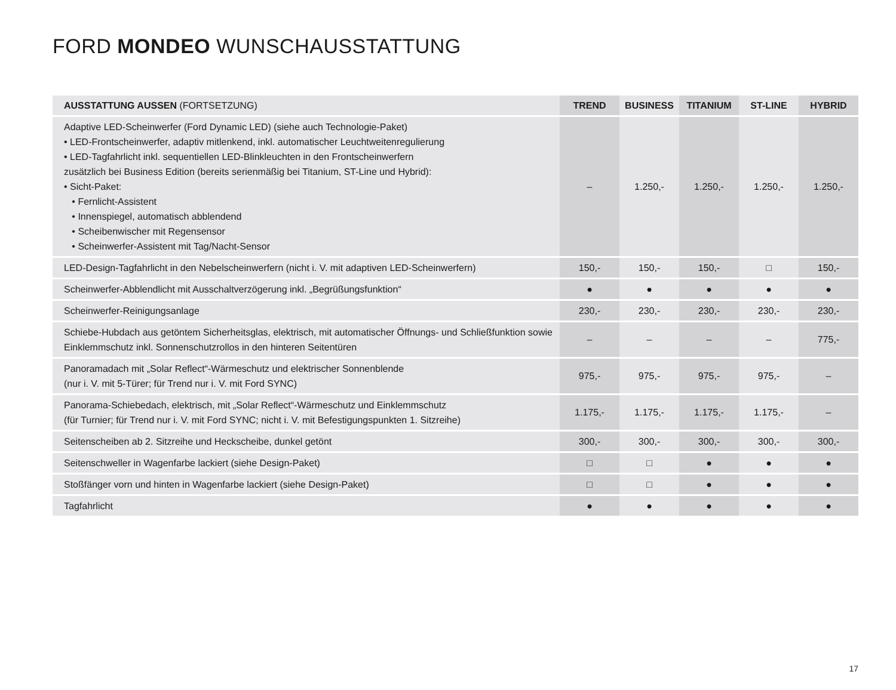FORD MONDEO WUNSCHAUSSTATTUNG
| AUSSTATTUNG AUSSEN (FORTSETZUNG) | TREND | BUSINESS | TITANIUM | ST-LINE | HYBRID |
| --- | --- | --- | --- | --- | --- |
| Adaptive LED-Scheinwerfer (Ford Dynamic LED) (siehe auch Technologie-Paket) • LED-Frontscheinwerfer, adaptiv mitlenkend, inkl. automatischer Leuchtweitenregulierung • LED-Tagfahrlicht inkl. sequentiellen LED-Blinkleuchten in den Frontscheinwerfern zusätzlich bei Business Edition (bereits serienmäßig bei Titanium, ST-Line und Hybrid): • Sicht-Paket: • Fernlicht-Assistent • Innenspiegel, automatisch abblendend • Scheibenwischer mit Regensensor • Scheinwerfer-Assistent mit Tag/Nacht-Sensor | – | 1.250,- | 1.250,- | 1.250,- | 1.250,- |
| LED-Design-Tagfahrlicht in den Nebelscheinwerfern (nicht i. V. mit adaptiven LED-Scheinwerfern) | 150,- | 150,- | 150,- | □ | 150,- |
| Scheinwerfer-Abblendlicht mit Ausschaltverzögerung inkl. „Begrüßungsfunktion“ | ● | ● | ● | ● | ● |
| Scheinwerfer-Reinigungsanlage | 230,- | 230,- | 230,- | 230,- | 230,- |
| Schiebe-Hubdach aus getöntem Sicherheitsglas, elektrisch, mit automatischer Öffnungs- und Schließfunktion sowie Einklemmschutz inkl. Sonnenschutzrollos in den hinteren Seitentüren | – | – | – | – | 775,- |
| Panoramadach mit „Solar Reflect“-Wärmeschutz und elektrischer Sonnenblende (nur i. V. mit 5-Türer; für Trend nur i. V. mit Ford SYNC) | 975,- | 975,- | 975,- | 975,- | – |
| Panorama-Schiebedach, elektrisch, mit „Solar Reflect“-Wärmeschutz und Einklemmschutz (für Turnier; für Trend nur i. V. mit Ford SYNC; nicht i. V. mit Befestigungspunkten 1. Sitzreihe) | 1.175,- | 1.175,- | 1.175,- | 1.175,- | – |
| Seitenscheiben ab 2. Sitzreihe und Heckscheibe, dunkel getönt | 300,- | 300,- | 300,- | 300,- | 300,- |
| Seitenschweller in Wagenfarbe lackiert (siehe Design-Paket) | □ | □ | ● | ● | ● |
| Stoßfänger vorn und hinten in Wagenfarbe lackiert (siehe Design-Paket) | □ | □ | ● | ● | ● |
| Tagfahrlicht | ● | ● | ● | ● | ● |
17